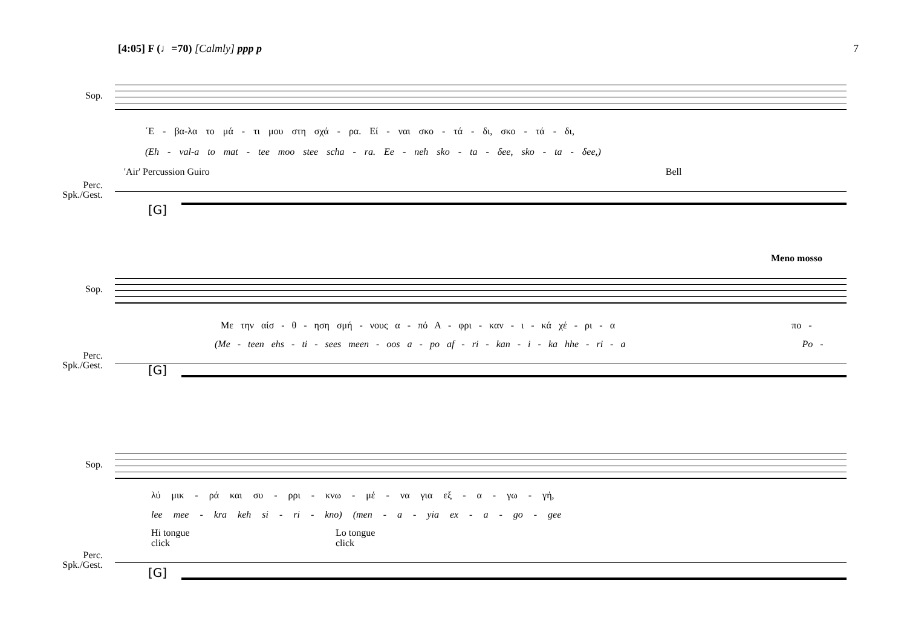[4:05] F (♩=70) [Calmly] ppp p 7
Sop.
΄Ε - βα-λα το μά - τι μου στη σχά - ρα. Εί - ναι σκο - τά - δι, σκο - τά - δι,
(Eh - val-a to mat - tee moo stee scha - ra. Ee - neh sko - ta - δee, sko - ta - δee,)
'Air' Percussion Guiro Bell
Perc.
Spk./Gest.
[G]
Meno mosso
Sop.
Με την αίσ - θ - ηση σμή - νους α - πό Α - φρι - καν - ι - κά χέ - ρι - α πο -
(Me - teen ehs - ti - sees meen - oos a - po af - ri - kan - i - ka hhe - ri - a Po -
Perc.
Spk./Gest.
[G]
Sop.
λύ μικ - ρά και συ - ρρι - κνω - μέ - να για εξ - α - γω - γή,
lee mee - kra keh si - ri - kno) (men - a - yia ex - a - go - gee
Hi tongue
click
Lo tongue
click
Perc.
Spk./Gest.
[G]